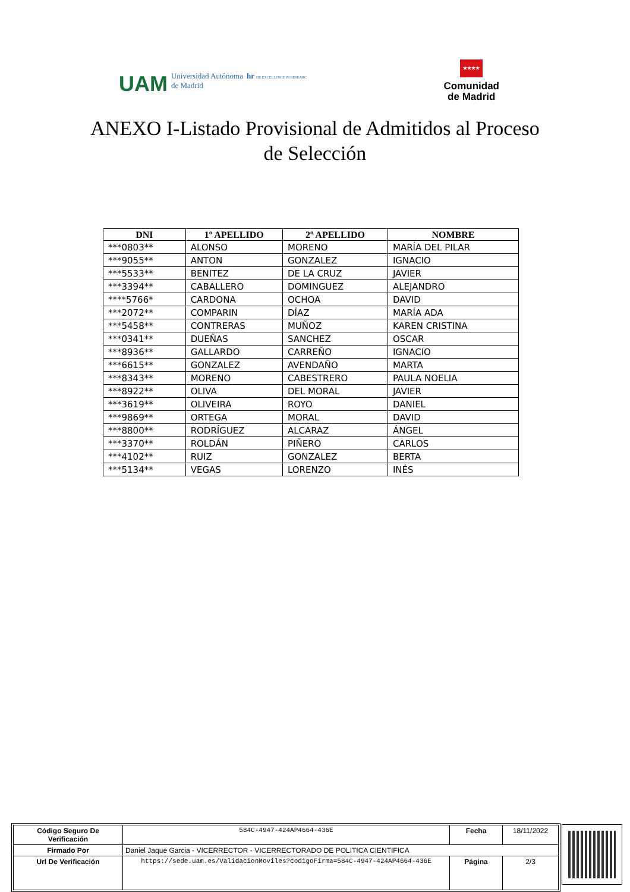UAM Universidad Autónoma
de Madrid hr HR EXCELLENCE IN RESEARC
★★★★
Comunidad
de Madrid
ANEXO I-Listado Provisional de Admitidos al Proceso de Selección
| DNI | 1º APELLIDO | 2º APELLIDO | NOMBRE |
| --- | --- | --- | --- |
| ***0803** | ALONSO | MORENO | MARÍA DEL PILAR |
| ***9055** | ANTON | GONZALEZ | IGNACIO |
| ***5533** | BENITEZ | DE LA CRUZ | JAVIER |
| ***3394** | CABALLERO | DOMINGUEZ | ALEJANDRO |
| ****5766* | CARDONA | OCHOA | DAVID |
| ***2072** | COMPARIN | DÍAZ | MARÍA ADA |
| ***5458** | CONTRERAS | MUÑOZ | KAREN CRISTINA |
| ***0341** | DUEÑAS | SANCHEZ | OSCAR |
| ***8936** | GALLARDO | CARREÑO | IGNACIO |
| ***6615** | GONZALEZ | AVENDAÑO | MARTA |
| ***8343** | MORENO | CABESTRERO | PAULA NOELIA |
| ***8922** | OLIVA | DEL MORAL | JAVIER |
| ***3619** | OLIVEIRA | ROYO | DANIEL |
| ***9869** | ORTEGA | MORAL | DAVID |
| ***8800** | RODRÍGUEZ | ALCARAZ | ÁNGEL |
| ***3370** | ROLDÁN | PIÑERO | CARLOS |
| ***4102** | RUIZ | GONZALEZ | BERTA |
| ***5134** | VEGAS | LORENZO | INÉS |
| Código Seguro De Verificación | 584C-4947-424AP4664-436E | Fecha | 18/11/2022 |
| Firmado Por | Daniel Jaque Garcia - VICERRECTOR - VICERRECTORADO DE POLITICA CIENTIFICA | | |
| Url De Verificación | https://sede.uam.es/ValidacionMoviles?codigoFirma=584C-4947-424AP4664-436E | Página | 2/3 |